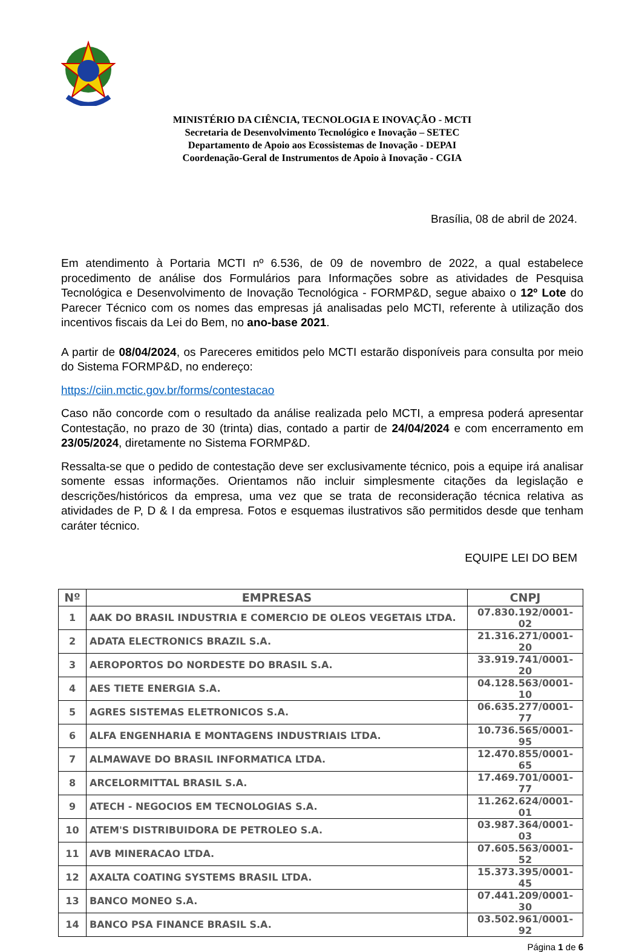MINISTÉRIO DA CIÊNCIA, TECNOLOGIA E INOVAÇÃO - MCTI
Secretaria de Desenvolvimento Tecnológico e Inovação – SETEC
Departamento de Apoio aos Ecossistemas de Inovação - DEPAI
Coordenação-Geral de Instrumentos de Apoio à Inovação - CGIA
Brasília, 08 de abril de 2024.
Em atendimento à Portaria MCTI nº 6.536, de 09 de novembro de 2022, a qual estabelece procedimento de análise dos Formulários para Informações sobre as atividades de Pesquisa Tecnológica e Desenvolvimento de Inovação Tecnológica - FORMP&D, segue abaixo o 12º Lote do Parecer Técnico com os nomes das empresas já analisadas pelo MCTI, referente à utilização dos incentivos fiscais da Lei do Bem, no ano-base 2021.
A partir de 08/04/2024, os Pareceres emitidos pelo MCTI estarão disponíveis para consulta por meio do Sistema FORMP&D, no endereço:
https://ciin.mctic.gov.br/forms/contestacao
Caso não concorde com o resultado da análise realizada pelo MCTI, a empresa poderá apresentar Contestação, no prazo de 30 (trinta) dias, contado a partir de 24/04/2024 e com encerramento em 23/05/2024, diretamente no Sistema FORMP&D.
Ressalta-se que o pedido de contestação deve ser exclusivamente técnico, pois a equipe irá analisar somente essas informações. Orientamos não incluir simplesmente citações da legislação e descrições/históricos da empresa, uma vez que se trata de reconsideração técnica relativa as atividades de P, D & I da empresa. Fotos e esquemas ilustrativos são permitidos desde que tenham caráter técnico.
EQUIPE LEI DO BEM
| Nº | EMPRESAS | CNPJ |
| --- | --- | --- |
| 1 | AAK DO BRASIL INDUSTRIA E COMERCIO DE OLEOS VEGETAIS LTDA. | 07.830.192/0001-02 |
| 2 | ADATA ELECTRONICS BRAZIL S.A. | 21.316.271/0001-20 |
| 3 | AEROPORTOS DO NORDESTE DO BRASIL S.A. | 33.919.741/0001-20 |
| 4 | AES TIETE ENERGIA S.A. | 04.128.563/0001-10 |
| 5 | AGRES SISTEMAS ELETRONICOS S.A. | 06.635.277/0001-77 |
| 6 | ALFA ENGENHARIA E MONTAGENS INDUSTRIAIS LTDA. | 10.736.565/0001-95 |
| 7 | ALMAWAVE DO BRASIL INFORMATICA LTDA. | 12.470.855/0001-65 |
| 8 | ARCELORMITTAL BRASIL S.A. | 17.469.701/0001-77 |
| 9 | ATECH - NEGOCIOS EM TECNOLOGIAS S.A. | 11.262.624/0001-01 |
| 10 | ATEM'S DISTRIBUIDORA DE PETROLEO S.A. | 03.987.364/0001-03 |
| 11 | AVB MINERACAO LTDA. | 07.605.563/0001-52 |
| 12 | AXALTA COATING SYSTEMS BRASIL LTDA. | 15.373.395/0001-45 |
| 13 | BANCO MONEO S.A. | 07.441.209/0001-30 |
| 14 | BANCO PSA FINANCE BRASIL S.A. | 03.502.961/0001-92 |
Página 1 de 6